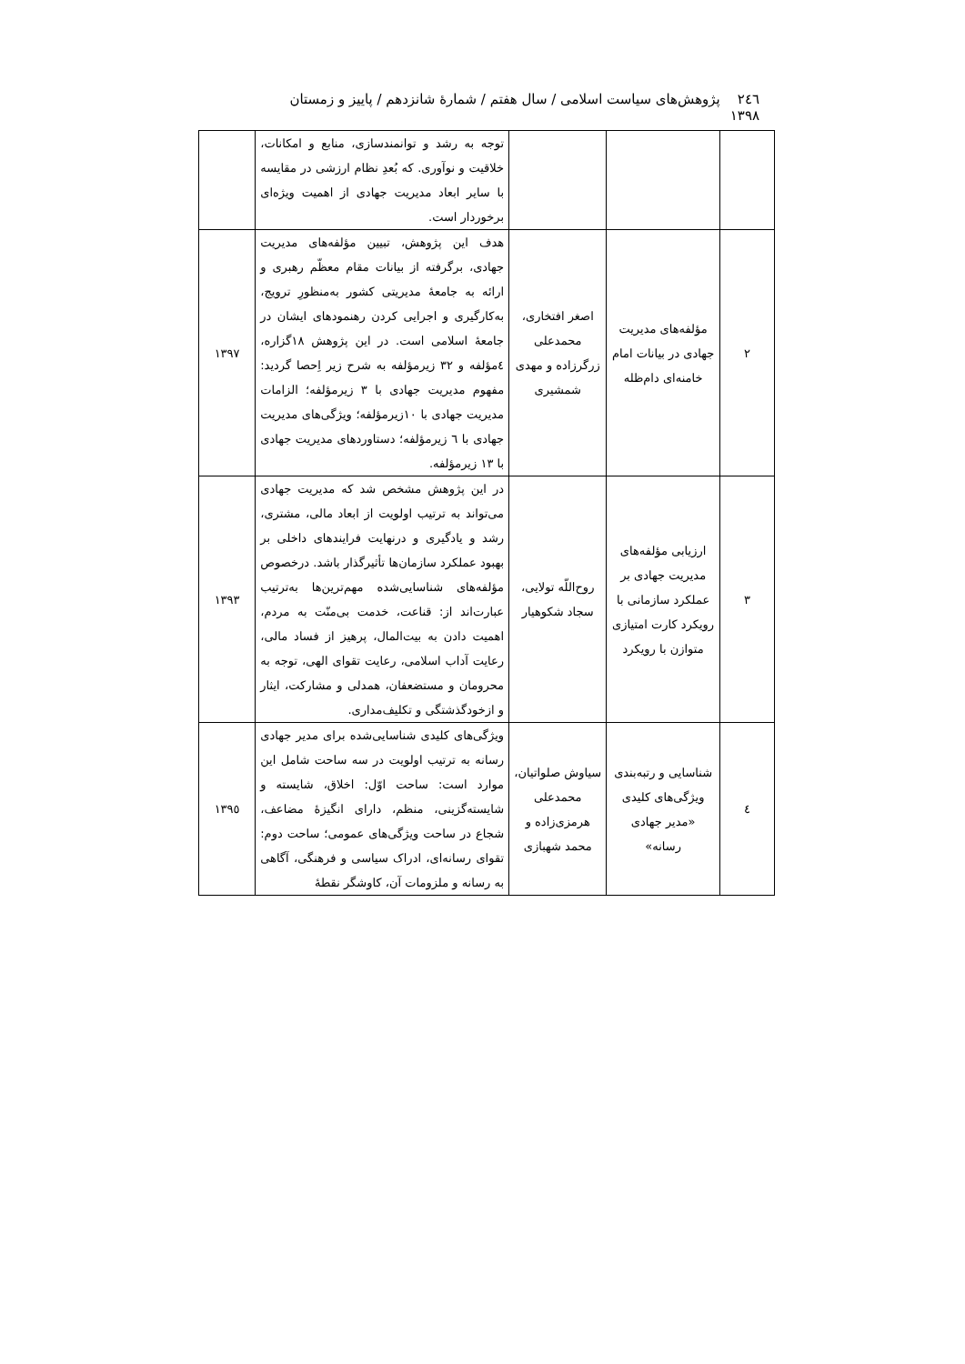٢٤٦ پژوهش‌های سیاست اسلامی / سال هفتم / شمارهٔ شانزدهم / پاییز و زمستان ١٣٩٨
| | | | توجه به رشد و توانمندسازی، منابع و امکانات، خلاقیت و نوآوری. که بُعدِ نظام ارزشی در مقایسه با سایر ابعاد مدیریت جهادی از اهمیت ویژه‌ای برخوردار است. | |
| ٢ | مؤلفه‌های مدیریت جهادی در بیانات امام خامنه‌ای دام‌ظله | اصغر افتخاری، محمدعلی زرگرزاده و مهدی شمشیری | هدف این پژوهش، تبیین مؤلفه‌های مدیریت جهادی، برگرفته از بیانات مقام معظّم رهبری و ارائه به جامعهٔ مدیریتی کشور به‌منظورِ ترویج، به‌کارگیری و اجرایی کردن رهنمودهای ایشان در جامعهٔ اسلامی است. در این پژوهش ١٨گزاره، ٤مؤلفه و ٣٢ زیرمؤلفه به شرح زیر اِحصا گردید: مفهوم مدیریت جهادی با ٣ زیرمؤلفه؛ الزامات مدیریت جهادی با ١٠زیرمؤلفه؛ ویژگی‌های مدیریت جهادی با ٦ زیرمؤلفه؛ دستاوردهای مدیریت جهادی با ١٣ زیرمؤلفه. | ١٣٩٧ |
| ٣ | ارزیابی مؤلفه‌های مدیریت جهادی بر عملکرد سازمانی با رویکرد کارت امتیازی متوازن با رویکرد | روح‌اللّه تولایی، سجاد شکوهیار | در این پژوهش مشخص شد که مدیریت جهادی می‌تواند به ترتیب اولویت از ابعاد مالی، مشتری، رشد و یادگیری و درنهایت فرایندهای داخلی بر بهبود عملکرد سازمان‌ها تأثیرگذار باشد. درخصوص مؤلفه‌های شناسایی‌شده مهم‌ترین‌ها به‌ترتیب عبارت‌اند از: قناعت، خدمت بی‌منّت به مردم، اهمیت دادن به بیت‌المال، پرهیز از فساد مالی، رعایت آداب اسلامی، رعایت تقوای الهی، توجه به محرومان و مستضعفان، همدلی و مشارکت، ایثار و ازخودگذشتگی و تکلیف‌مداری. | ١٣٩٣ |
| ٤ | شناسایی و رتبه‌بندی ویژگی‌های کلیدی «مدیر جهادی رسانه» | سیاوش صلواتیان، محمدعلی هرمزی‌زاده و محمد شهبازی | ویژگی‌های کلیدی شناسایی‌شده برای مدیر جهادی رسانه به ترتیب اولویت در سه ساحت شامل این موارد است: ساحت اوّل: اخلاق، شایسته و شایسته‌گزینی، منظم، دارای انگیزهٔ مضاعف، شجاع در ساحت ویژگی‌های عمومی؛ ساحت دوم: تقوای رسانه‌ای، ادراک سیاسی و فرهنگی، آگاهی به رسانه و ملزومات آن، کاوشگر نقطهٔ | ١٣٩٥ |